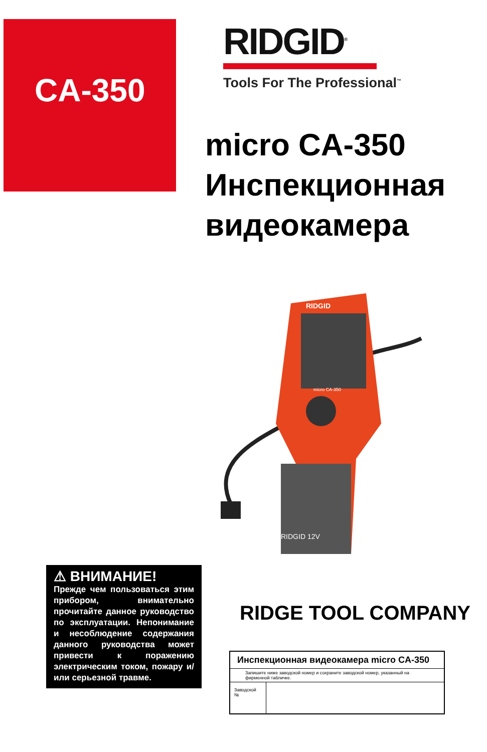CA-350
RIDGID<sup>®</sup>
Tools For The Professional<sup>™</sup>
micro CA-350
Инспекционная
видеокамера
RIDGID
micro CA-350
RIDGID 12V
⚠ ВНИМАНИЕ!
Прежде чем пользоваться этим прибором, внимательно прочитайте данное руководство по эксплуатации. Непонимание и несоблюдение содержания данного руководства может привести к поражению электрическим током, пожару и/или серьезной травме.
RIDGE TOOL COMPANY
| Инспекционная видеокамера micro CA-350 | |
| --- | --- |
| Запишите ниже заводской номер и сохраните заводской номер, указанный на фирменной табличке. | |
| Заводской № | |